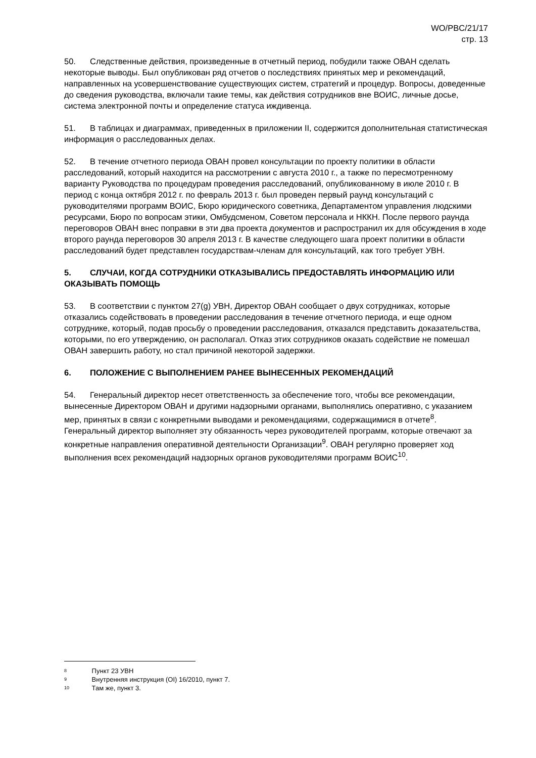WO/PBC/21/17
стр. 13
50. Следственные действия, произведенные в отчетный период, побудили также ОВАН сделать некоторые выводы. Был опубликован ряд отчетов о последствиях принятых мер и рекомендаций, направленных на усовершенствование существующих систем, стратегий и процедур. Вопросы, доведенные до сведения руководства, включали такие темы, как действия сотрудников вне ВОИС, личные досье, система электронной почты и определение статуса иждивенца.
51. В таблицах и диаграммах, приведенных в приложении II, содержится дополнительная статистическая информация о расследованных делах.
52. В течение отчетного периода ОВАН провел консультации по проекту политики в области расследований, который находится на рассмотрении с августа 2010 г., а также по пересмотренному варианту Руководства по процедурам проведения расследований, опубликованному в июле 2010 г. В период с конца октября 2012 г. по февраль 2013 г. был проведен первый раунд консультаций с руководителями программ ВОИС, Бюро юридического советника, Департаментом управления людскими ресурсами, Бюро по вопросам этики, Омбудсменом, Советом персонала и НККН. После первого раунда переговоров ОВАН внес поправки в эти два проекта документов и распространил их для обсуждения в ходе второго раунда переговоров 30 апреля 2013 г. В качестве следующего шага проект политики в области расследований будет представлен государствам-членам для консультаций, как того требует УВН.
5. СЛУЧАИ, КОГДА СОТРУДНИКИ ОТКАЗЫВАЛИСЬ ПРЕДОСТАВЛЯТЬ ИНФОРМАЦИЮ ИЛИ ОКАЗЫВАТЬ ПОМОЩЬ
53. В соответствии с пунктом 27(g) УВН, Директор ОВАН сообщает о двух сотрудниках, которые отказались содействовать в проведении расследования в течение отчетного периода, и еще одном сотруднике, который, подав просьбу о проведении расследования, отказался представить доказательства, которыми, по его утверждению, он располагал. Отказ этих сотрудников оказать содействие не помешал ОВАН завершить работу, но стал причиной некоторой задержки.
6. ПОЛОЖЕНИЕ С ВЫПОЛНЕНИЕМ РАНЕЕ ВЫНЕСЕННЫХ РЕКОМЕНДАЦИЙ
54. Генеральный директор несет ответственность за обеспечение того, чтобы все рекомендации, вынесенные Директором ОВАН и другими надзорными органами, выполнялись оперативно, с указанием мер, принятых в связи с конкретными выводами и рекомендациями, содержащимися в отчете<sup>8</sup>. Генеральный директор выполняет эту обязанность через руководителей программ, которые отвечают за конкретные направления оперативной деятельности Организации<sup>9</sup>. ОВАН регулярно проверяет ход выполнения всех рекомендаций надзорных органов руководителями программ ВОИС<sup>10</sup>.
8 Пункт 23 УВН
9 Внутренняя инструкция (OI) 16/2010, пункт 7.
10 Там же, пункт 3.